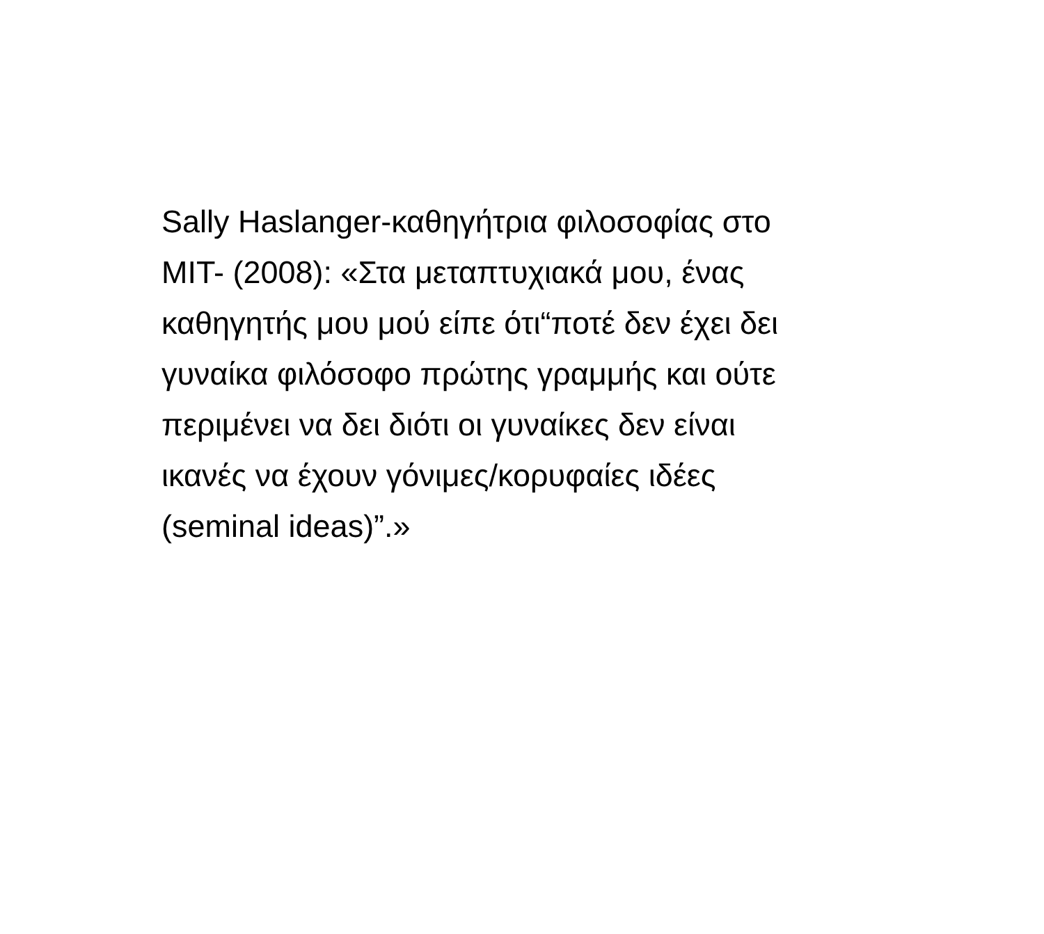Sally Haslanger-καθηγήτρια φιλοσοφίας στο
MIT- (2008): «Στα μεταπτυχιακά μου, ένας
καθηγητής μου μού είπε ότι“ποτέ δεν έχει δει
γυναίκα φιλόσοφο πρώτης γραμμής και ούτε
περιμένει να δει διότι οι γυναίκες δεν είναι
ικανές να έχουν γόνιμες/κορυφαίες ιδέες
(seminal ideas)”.»